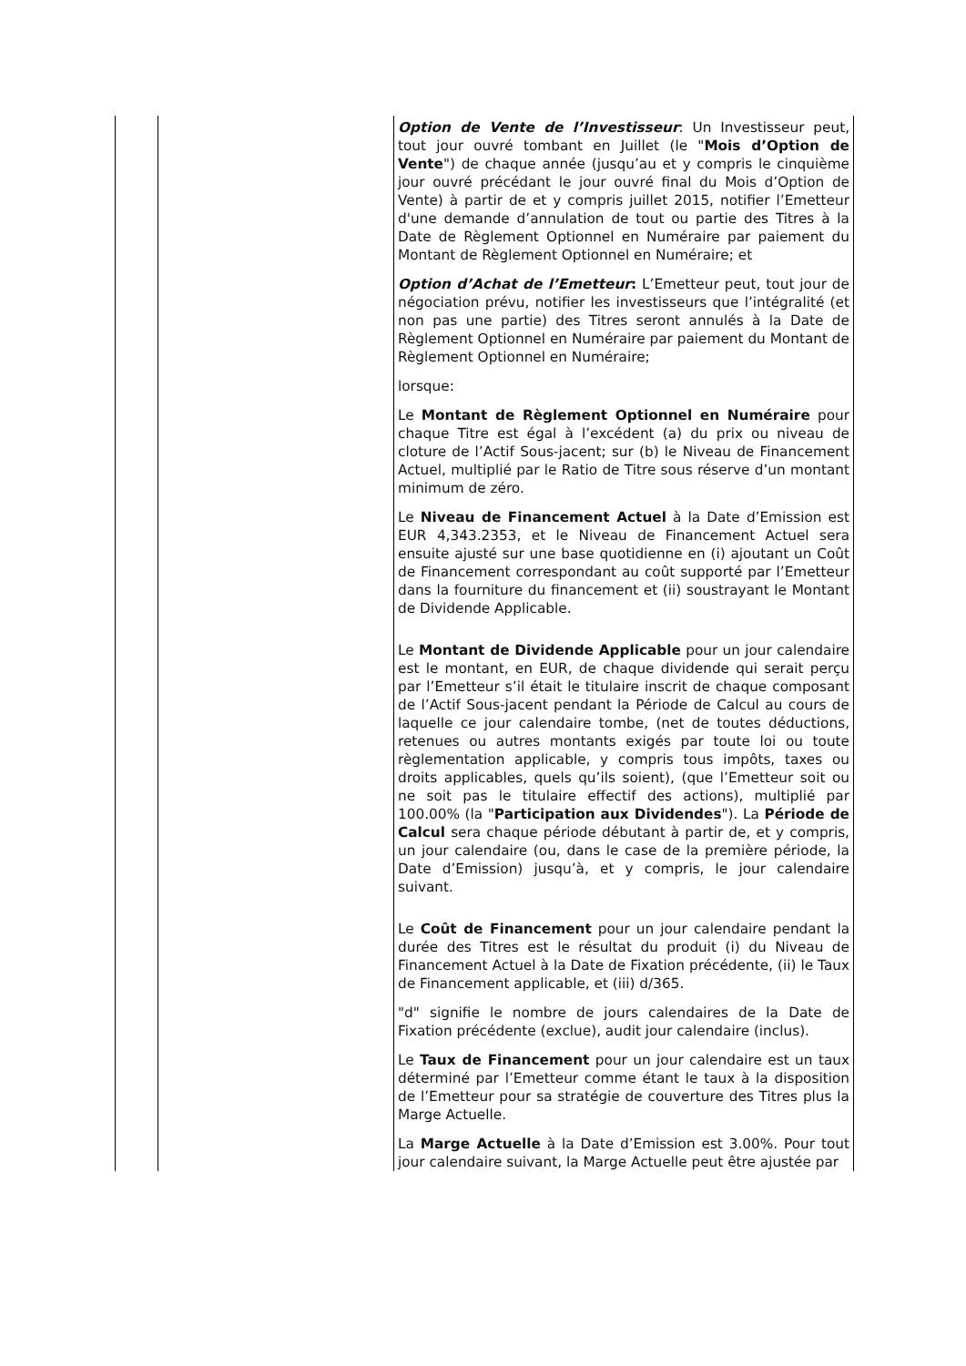| | | Option de Vente de l’Investisseur : Un Investisseur peut, tout jour ouvré tombant en Juillet (le " Mois d’Option de Vente ") de chaque année (jusqu’au et y compris le cinquième jour ouvré précédant le jour ouvré final du Mois d’Option de Vente) à partir de et y compris juillet 2015, notifier l’Emetteur d'une demande d’annulation de tout ou partie des Titres à la Date de Règlement Optionnel en Numéraire par paiement du Montant de Règlement Optionnel en Numéraire; et Option d’Achat de l’Emetteur : L’Emetteur peut, tout jour de négociation prévu, notifier les investisseurs que l’intégralité (et non pas une partie) des Titres seront annulés à la Date de Règlement Optionnel en Numéraire par paiement du Montant de Règlement Optionnel en Numéraire; lorsque: Le Montant de Règlement Optionnel en Numéraire pour chaque Titre est égal à l’excédent (a) du prix ou niveau de cloture de l’Actif Sous-jacent; sur (b) le Niveau de Financement Actuel, multiplié par le Ratio de Titre sous réserve d’un montant minimum de zéro. Le Niveau de Financement Actuel à la Date d’Emission est EUR 4,343.2353, et le Niveau de Financement Actuel sera ensuite ajusté sur une base quotidienne en (i) ajoutant un Coût de Financement correspondant au coût supporté par l’Emetteur dans la fourniture du financement et (ii) soustrayant le Montant de Dividende Applicable. Le Montant de Dividende Applicable pour un jour calendaire est le montant, en EUR, de chaque dividende qui serait perçu par l’Emetteur s’il était le titulaire inscrit de chaque composant de l’Actif Sous-jacent pendant la Période de Calcul au cours de laquelle ce jour calendaire tombe, (net de toutes déductions, retenues ou autres montants exigés par toute loi ou toute règlementation applicable, y compris tous impôts, taxes ou droits applicables, quels qu’ils soient), (que l’Emetteur soit ou ne soit pas le titulaire effectif des actions), multiplié par 100.00% (la " Participation aux Dividendes "). La Période de Calcul sera chaque période débutant à partir de, et y compris, un jour calendaire (ou, dans le case de la première période, la Date d’Emission) jusqu’à, et y compris, le jour calendaire suivant. Le Coût de Financement pour un jour calendaire pendant la durée des Titres est le résultat du produit (i) du Niveau de Financement Actuel à la Date de Fixation précédente, (ii) le Taux de Financement applicable, et (iii) d/365. "d" signifie le nombre de jours calendaires de la Date de Fixation précédente (exclue), audit jour calendaire (inclus). Le Taux de Financement pour un jour calendaire est un taux déterminé par l’Emetteur comme étant le taux à la disposition de l’Emetteur pour sa stratégie de couverture des Titres plus la Marge Actuelle. La Marge Actuelle à la Date d’Emission est 3.00%. Pour tout jour calendaire suivant, la Marge Actuelle peut être ajustée par |